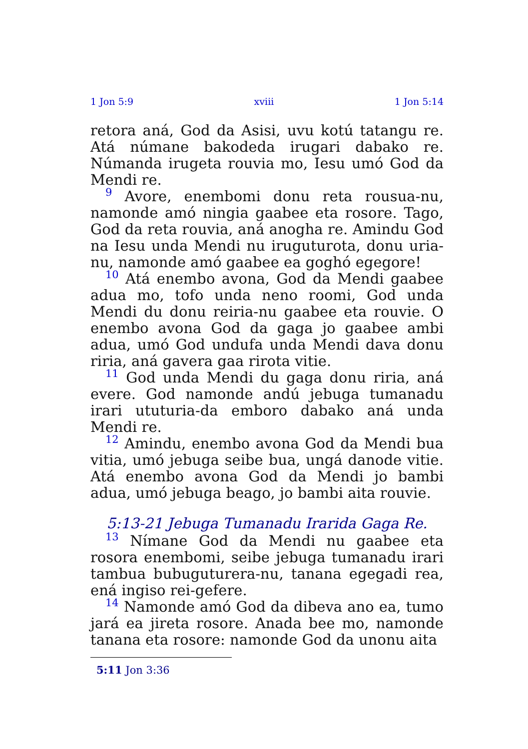1 Jon 5:9 xviii 1 Jon 5:14
retora aná, God da Asisi, uvu kotú tatangu re. Atá númane bakodeda irugari dabako re. Númanda irugeta rouvia mo, Iesu umó God da Mendi re.
<sup>9</sup> Avore, enembomi donu reta rousua-nu, namonde amó ningia gaabee eta rosore. Tago, God da reta rouvia, aná anogha re. Amindu God na Iesu unda Mendi nu iruguturota, donu uria-nu, namonde amó gaabee ea goghó egegore!
<sup>10</sup> Atá enembo avona, God da Mendi gaabee adua mo, tofo unda neno roomi, God unda Mendi du donu reiria-nu gaabee eta rouvie. O enembo avona God da gaga jo gaabee ambi adua, umó God undufa unda Mendi dava donu riria, aná gavera gaa rirota vitie.
<sup>11</sup> God unda Mendi du gaga donu riria, aná evere. God namonde andú jebuga tumanadu irari ututuria-da emboro dabako aná unda Mendi re.
<sup>12</sup> Amindu, enembo avona God da Mendi bua vitia, umó jebuga seibe bua, ungá danode vitie. Atá enembo avona God da Mendi jo bambi adua, umó jebuga beago, jo bambi aita rouvie.
5:13-21 Jebuga Tumanadu Irarida Gaga Re.
<sup>13</sup> Nímane God da Mendi nu gaabee eta rosora enembomi, seibe jebuga tumanadu irari tambua bubuguturera-nu, tanana egegadi rea, ená ingiso rei-gefere.
<sup>14</sup> Namonde amó God da dibeva ano ea, tumo jará ea jireta rosore. Anada bee mo, namonde tanana eta rosore: namonde God da unonu aita
5:11 Jon 3:36